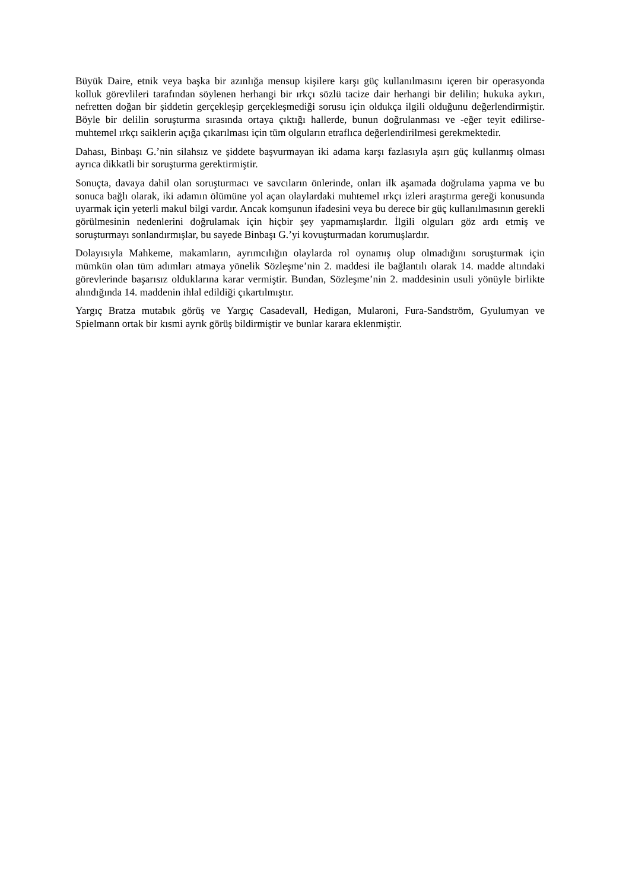Büyük Daire, etnik veya başka bir azınlığa mensup kişilere karşı güç kullanılmasını içeren bir operasyonda kolluk görevlileri tarafından söylenen herhangi bir ırkçı sözlü tacize dair herhangi bir delilin; hukuka aykırı, nefretten doğan bir şiddetin gerçekleşip gerçekleşmediği sorusu için oldukça ilgili olduğunu değerlendirmiştir. Böyle bir delilin soruşturma sırasında ortaya çıktığı hallerde, bunun doğrulanması ve -eğer teyit edilirse- muhtemel ırkçı saiklerin açığa çıkarılması için tüm olguların etraflıca değerlendirilmesi gerekmektedir.
Dahası, Binbaşı G.’nin silahsız ve şiddete başvurmayan iki adama karşı fazlasıyla aşırı güç kullanmış olması ayrıca dikkatli bir soruşturma gerektirmiştir.
Sonuçta, davaya dahil olan soruşturmacı ve savcıların önlerinde, onları ilk aşamada doğrulama yapma ve bu sonuca bağlı olarak, iki adamın ölümüne yol açan olaylardaki muhtemel ırkçı izleri araştırma gereği konusunda uyarmak için yeterli makul bilgi vardır. Ancak komşunun ifadesini veya bu derece bir güç kullanılmasının gerekli görülmesinin nedenlerini doğrulamak için hiçbir şey yapmamışlardır. İlgili olguları göz ardı etmiş ve soruşturmayı sonlandırmışlar, bu sayede Binbaşı G.’yi kovuşturmadan korumuşlardır.
Dolayısıyla Mahkeme, makamların, ayrımcılığın olaylarda rol oynamış olup olmadığını soruşturmak için mümkün olan tüm adımları atmaya yönelik Sözleşme’nin 2. maddesi ile bağlantılı olarak 14. madde altındaki görevlerinde başarısız olduklarına karar vermiştir. Bundan, Sözleşme’nin 2. maddesinin usuli yönüyle birlikte alındığında 14. maddenin ihlal edildiği çıkartılmıştır.
Yargıç Bratza mutabık görüş ve Yargıç Casadevall, Hedigan, Mularoni, Fura-Sandström, Gyulumyan ve Spielmann ortak bir kısmi ayrık görüş bildirmiştir ve bunlar karara eklenmiştir.